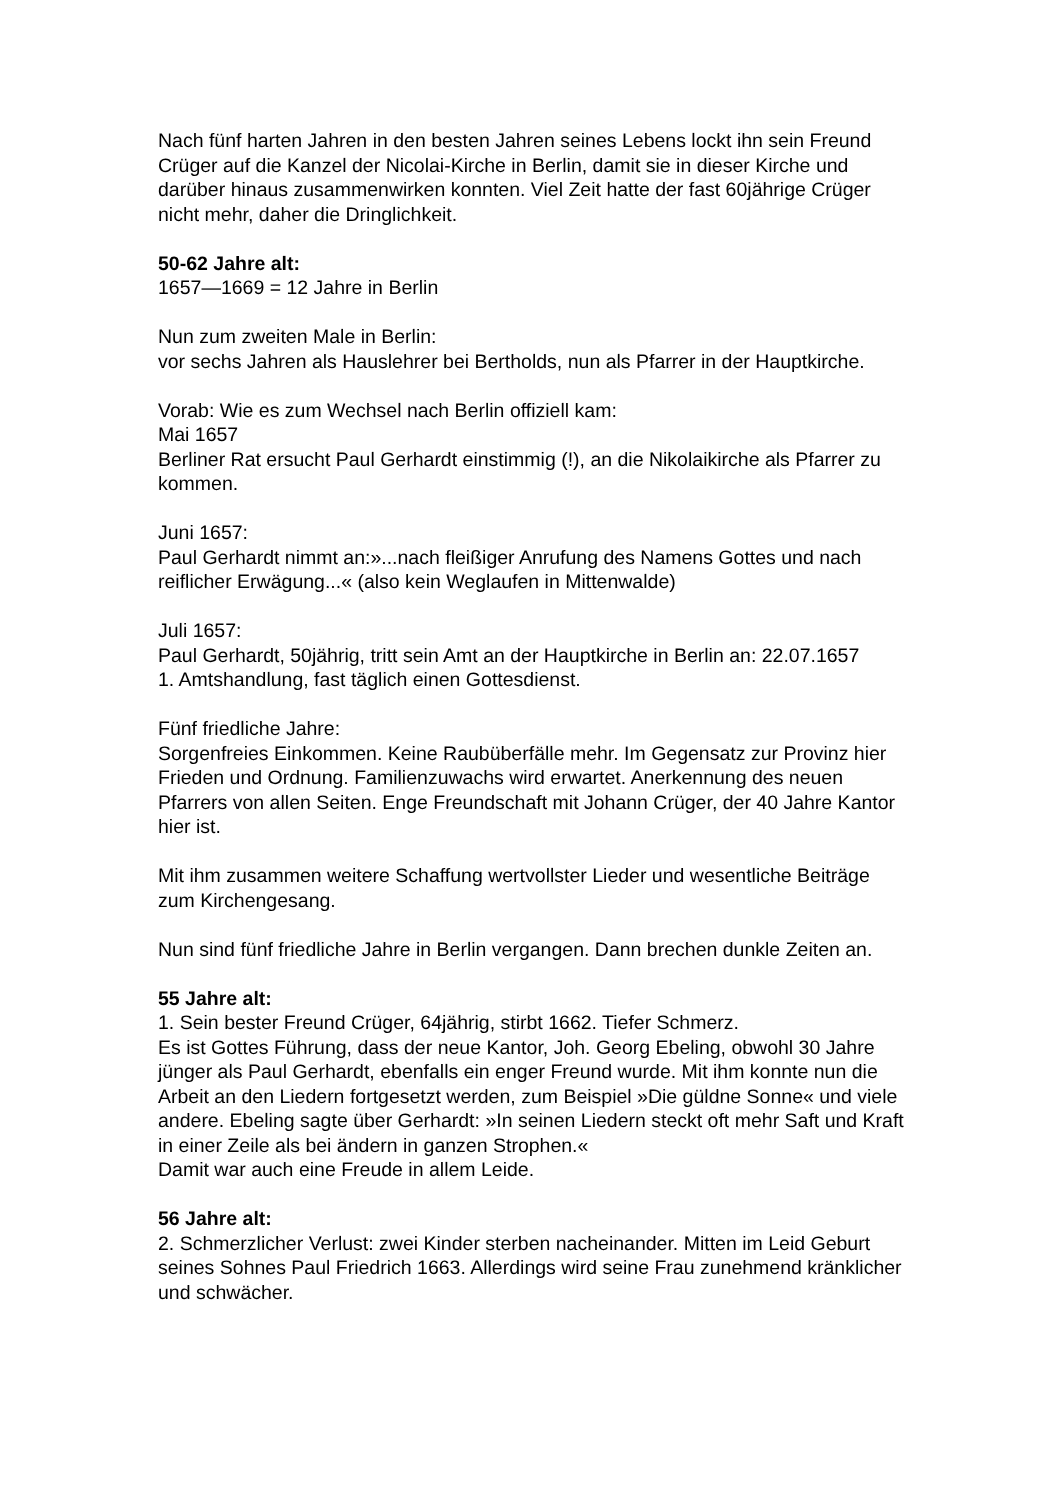Nach fünf harten Jahren in den besten Jahren seines Lebens lockt ihn sein Freund Crüger auf die Kanzel der Nicolai-Kirche in Berlin, damit sie in dieser Kirche und darüber hinaus zusammenwirken konnten. Viel Zeit hatte der fast 60jährige Crüger nicht mehr, daher die Dringlichkeit.
50-62 Jahre alt:
1657—1669 = 12 Jahre in Berlin
Nun zum zweiten Male in Berlin:
vor sechs Jahren als Hauslehrer bei Bertholds, nun als Pfarrer in der Hauptkirche.
Vorab: Wie es zum Wechsel nach Berlin offiziell kam:
Mai 1657
Berliner Rat ersucht Paul Gerhardt einstimmig (!), an die Nikolaikirche als Pfarrer zu kommen.
Juni 1657:
Paul Gerhardt nimmt an:»...nach fleißiger Anrufung des Namens Gottes und nach reiflicher Erwägung...« (also kein Weglaufen in Mittenwalde)
Juli 1657:
Paul Gerhardt, 50jährig, tritt sein Amt an der Hauptkirche in Berlin an: 22.07.1657
1. Amtshandlung, fast täglich einen Gottesdienst.
Fünf friedliche Jahre:
Sorgenfreies Einkommen. Keine Raubüberfälle mehr. Im Gegensatz zur Provinz hier Frieden und Ordnung. Familienzuwachs wird erwartet. Anerkennung des neuen Pfarrers von allen Seiten. Enge Freundschaft mit Johann Crüger, der 40 Jahre Kantor hier ist.
Mit ihm zusammen weitere Schaffung wertvollster Lieder und wesentliche Beiträge zum Kirchengesang.
Nun sind fünf friedliche Jahre in Berlin vergangen. Dann brechen dunkle Zeiten an.
55 Jahre alt:
1. Sein bester Freund Crüger, 64jährig, stirbt 1662. Tiefer Schmerz.
Es ist Gottes Führung, dass der neue Kantor, Joh. Georg Ebeling, obwohl 30 Jahre jünger als Paul Gerhardt, ebenfalls ein enger Freund wurde. Mit ihm konnte nun die Arbeit an den Liedern fortgesetzt werden, zum Beispiel »Die güldne Sonne« und viele andere. Ebeling sagte über Gerhardt: »In seinen Liedern steckt oft mehr Saft und Kraft in einer Zeile als bei ändern in ganzen Strophen.«
Damit war auch eine Freude in allem Leide.
56 Jahre alt:
2. Schmerzlicher Verlust: zwei Kinder sterben nacheinander. Mitten im Leid Geburt seines Sohnes Paul Friedrich 1663. Allerdings wird seine Frau zunehmend kränklicher und schwächer.